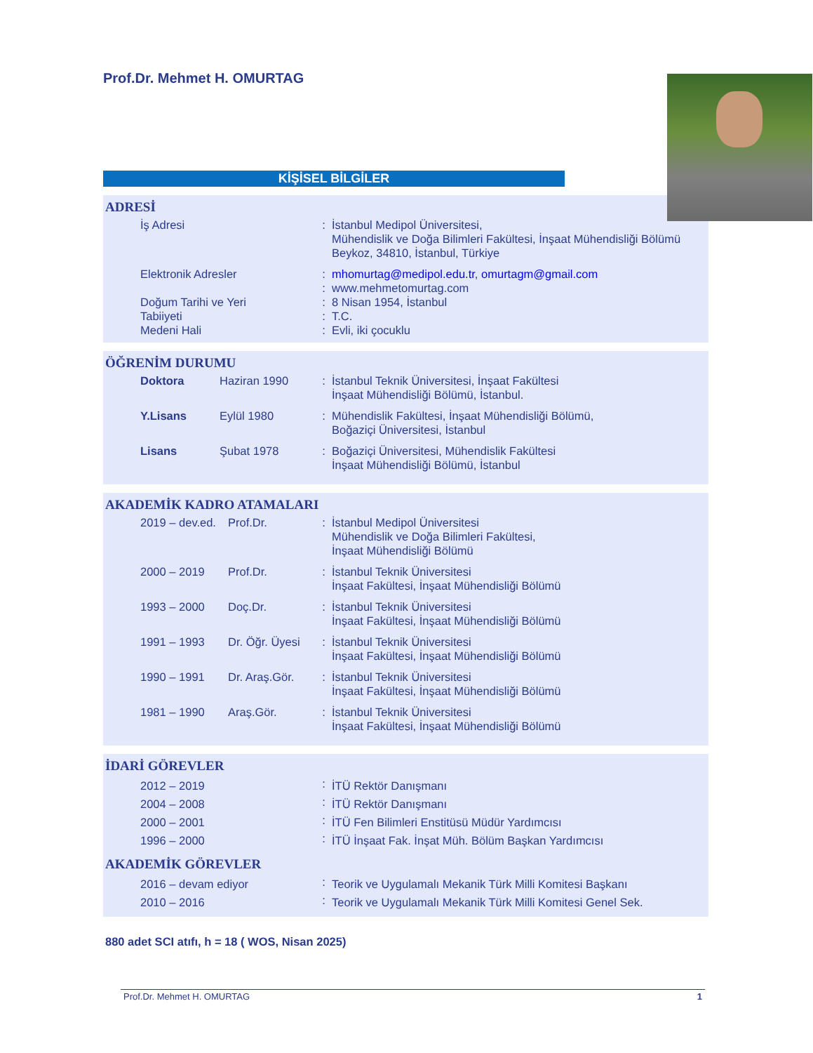Prof.Dr. Mehmet H. OMURTAG
KİŞİSEL BİLGİLER
ADRESİ
| İş Adresi | : | İstanbul Medipol Üniversitesi, Mühendislik ve Doğa Bilimleri Fakültesi, İnşaat Mühendisliği Bölümü Beykoz, 34810, İstanbul, Türkiye |
| Elektronik Adresler | : | mhomurtag@medipol.edu.tr , omurtagm@gmail.com |
| | : | www.mehmetomurtag.com |
| Doğum Tarihi ve Yeri | : | 8 Nisan 1954, İstanbul |
| Tabiiyeti | : | T.C. |
| Medeni Hali | : | Evli, iki çocuklu |
ÖĞRENİM DURUMU
| Doktora | Haziran 1990 | : | İstanbul Teknik Üniversitesi, İnşaat Fakültesi İnşaat Mühendisliği Bölümü, İstanbul. |
| Y.Lisans | Eylül 1980 | : | Mühendislik Fakültesi, İnşaat Mühendisliği Bölümü, Boğaziçi Üniversitesi, İstanbul |
| Lisans | Şubat 1978 | : | Boğaziçi Üniversitesi, Mühendislik Fakültesi İnşaat Mühendisliği Bölümü, İstanbul |
AKADEMİK KADRO ATAMALARI
| 2019 – dev.ed. | Prof.Dr. | : | İstanbul Medipol Üniversitesi Mühendislik ve Doğa Bilimleri Fakültesi, İnşaat Mühendisliği Bölümü |
| 2000 – 2019 | Prof.Dr. | : | İstanbul Teknik Üniversitesi İnşaat Fakültesi, İnşaat Mühendisliği Bölümü |
| 1993 – 2000 | Doç.Dr. | : | İstanbul Teknik Üniversitesi İnşaat Fakültesi, İnşaat Mühendisliği Bölümü |
| 1991 – 1993 | Dr. Öğr. Üyesi | : | İstanbul Teknik Üniversitesi İnşaat Fakültesi, İnşaat Mühendisliği Bölümü |
| 1990 – 1991 | Dr. Araş.Gör. | : | İstanbul Teknik Üniversitesi İnşaat Fakültesi, İnşaat Mühendisliği Bölümü |
| 1981 – 1990 | Araş.Gör. | : | İstanbul Teknik Üniversitesi İnşaat Fakültesi, İnşaat Mühendisliği Bölümü |
İDARİ GÖREVLER
| 2012 – 2019 | : | İTÜ Rektör Danışmanı |
| 2004 – 2008 | : | İTÜ Rektör Danışmanı |
| 2000 – 2001 | : | İTÜ Fen Bilimleri Enstitüsü Müdür Yardımcısı |
| 1996 – 2000 | : | İTÜ İnşaat Fak. İnşat Müh. Bölüm Başkan Yardımcısı |
AKADEMİK GÖREVLER
| 2016 – devam ediyor | : | Teorik ve Uygulamalı Mekanik Türk Milli Komitesi Başkanı |
| 2010 – 2016 | : | Teorik ve Uygulamalı Mekanik Türk Milli Komitesi Genel Sek. |
880 adet SCI atıfı, h = 18 ( WOS, Nisan 2025)
Prof.Dr. Mehmet H. OMURTAG 1